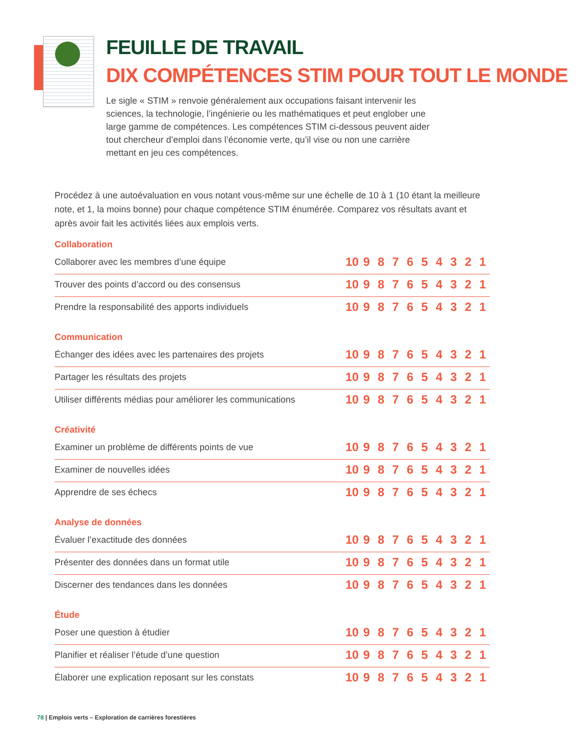FEUILLE DE TRAVAIL
DIX COMPÉTENCES STIM POUR TOUT LE MONDE
Le sigle « STIM » renvoie généralement aux occupations faisant intervenir les sciences, la technologie, l’ingénierie ou les mathématiques et peut englober une large gamme de compétences. Les compétences STIM ci-dessous peuvent aider tout chercheur d’emploi dans l’économie verte, qu’il vise ou non une carrière mettant en jeu ces compétences.
Procédez à une autoévaluation en vous notant vous-même sur une échelle de 10 à 1 (10 étant la meilleure note, et 1, la moins bonne) pour chaque compétence STIM énumérée. Comparez vos résultats avant et après avoir fait les activités liées aux emplois verts.
Collaboration
| Collaborer avec les membres d’une équipe | 10 | 9 | 8 | 7 | 6 | 5 | 4 | 3 | 2 | 1 |
| Trouver des points d’accord ou des consensus | 10 | 9 | 8 | 7 | 6 | 5 | 4 | 3 | 2 | 1 |
| Prendre la responsabilité des apports individuels | 10 | 9 | 8 | 7 | 6 | 5 | 4 | 3 | 2 | 1 |
Communication
| Échanger des idées avec les partenaires des projets | 10 | 9 | 8 | 7 | 6 | 5 | 4 | 3 | 2 | 1 |
| Partager les résultats des projets | 10 | 9 | 8 | 7 | 6 | 5 | 4 | 3 | 2 | 1 |
| Utiliser différents médias pour améliorer les communications | 10 | 9 | 8 | 7 | 6 | 5 | 4 | 3 | 2 | 1 |
Créativité
| Examiner un problème de différents points de vue | 10 | 9 | 8 | 7 | 6 | 5 | 4 | 3 | 2 | 1 |
| Examiner de nouvelles idées | 10 | 9 | 8 | 7 | 6 | 5 | 4 | 3 | 2 | 1 |
| Apprendre de ses échecs | 10 | 9 | 8 | 7 | 6 | 5 | 4 | 3 | 2 | 1 |
Analyse de données
| Évaluer l’exactitude des données | 10 | 9 | 8 | 7 | 6 | 5 | 4 | 3 | 2 | 1 |
| Présenter des données dans un format utile | 10 | 9 | 8 | 7 | 6 | 5 | 4 | 3 | 2 | 1 |
| Discerner des tendances dans les données | 10 | 9 | 8 | 7 | 6 | 5 | 4 | 3 | 2 | 1 |
Étude
| Poser une question à étudier | 10 | 9 | 8 | 7 | 6 | 5 | 4 | 3 | 2 | 1 |
| Planifier et réaliser l’étude d’une question | 10 | 9 | 8 | 7 | 6 | 5 | 4 | 3 | 2 | 1 |
| Élaborer une explication reposant sur les constats | 10 | 9 | 8 | 7 | 6 | 5 | 4 | 3 | 2 | 1 |
78 | Emplois verts – Exploration de carrières forestières